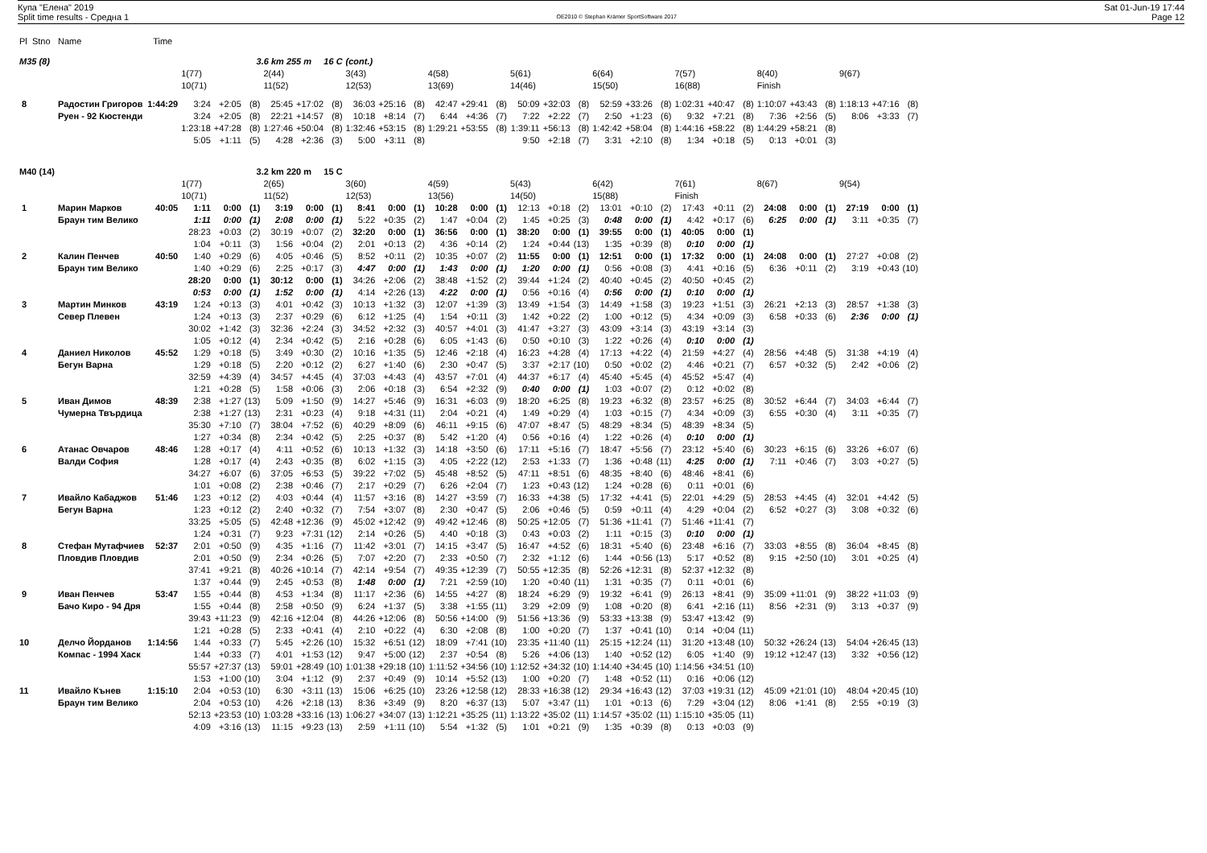Купа "Елена" 2019
Split time results - Средна 1
OE2010 © Stephan Krämer SportSoftware 2017
Sat 01-Jun-19 17:44
Page 12
| Pl Stno | Name | Time | | | | | | | | | | | | | | | | | | | | | | | | | | | |
| --- | --- | --- | --- | --- | --- | --- | --- | --- | --- | --- | --- | --- | --- | --- | --- | --- | --- | --- | --- | --- | --- | --- | --- | --- | --- | --- | --- | --- | --- |
| M35 (8) | | | 3.6 km 255 m 16 C | | | | | | (cont.) | | | | | | | | | | | | | | | | | | | | |
| | | | 1(77) | | | 2(44) | | | 3(43) | | | 4(58) | | | 5(61) | | | 6(64) | | | 7(57) | | | 8(40) | | | 9(67) | | |
| | | | 10(71) | | | 11(52) | | | 12(53) | | | 13(69) | | | 14(46) | | | 15(50) | | | 16(88) | | | Finish | | | | | |
| 8 | Радостин Григоров | 1:44:29 | 3:24 | +2:05 | (8) | 25:45 | +17:02 | (8) | 36:03 | +25:16 | (8) | 42:47 | +29:41 | (8) | 50:09 | +32:03 | (8) | 52:59 | +33:26 | (8) | 1:02:31 | +40:47 | (8) | 1:10:07 | +43:43 | (8) | 1:18:13 | +47:16 | (8) |
| | Руен - 92 Кюстенди | | 3:24 | +2:05 | (8) | 22:21 | +14:57 | (8) | 10:18 | +8:14 | (7) | 6:44 | +4:36 | (7) | 7:22 | +2:22 | (7) | 2:50 | +1:23 | (6) | 9:32 | +7:21 | (8) | 7:36 | +2:56 | (5) | 8:06 | +3:33 | (7) |
| | | | 1:23:18 | +47:28 | (8) | 1:27:46 | +50:04 | (8) | 1:32:46 | +53:15 | (8) | 1:29:21 | +53:55 | (8) | 1:39:11 | +56:13 | (8) | 1:42:42 | +58:04 | (8) | 1:44:16 | +58:22 | (8) | 1:44:29 | +58:21 | (8) | | | |
| | | | 5:05 | +1:11 | (5) | 4:28 | +2:36 | (3) | 5:00 | +3:11 | (8) | | | | 9:50 | +2:18 | (7) | 3:31 | +2:10 | (8) | 1:34 | +0:18 | (5) | 0:13 | +0:01 | (3) | | | |
| M40 (14) | | | 3.2 km 220 m 15 C | | | | | | | | | | | | | | | | | | | | | | | | | | |
| | | | 1(77) | | | 2(65) | | | 3(60) | | | 4(59) | | | 5(43) | | | 6(42) | | | 7(61) | | | 8(67) | | | 9(54) | | |
| | | | 10(71) | | | 11(52) | | | 12(53) | | | 13(56) | | | 14(50) | | | 15(88) | | | Finish | | | | | | | | |
| 1 | Марин Марков | 40:05 | 1:11 | 0:00 | (1) | 3:19 | 0:00 | (1) | 8:41 | 0:00 | (1) | 10:28 | 0:00 | (1) | 12:13 | +0:18 | (2) | 13:01 | +0:10 | (2) | 17:43 | +0:11 | (2) | 24:08 | 0:00 | (1) | 27:19 | 0:00 | (1) |
| | Браун тим Велико | | 1:11 | 0:00 | (1) | 2:08 | 0:00 | (1) | 5:22 | +0:35 | (2) | 1:47 | +0:04 | (2) | 1:45 | +0:25 | (3) | 0:48 | 0:00 | (1) | 4:42 | +0:17 | (6) | 6:25 | 0:00 | (1) | 3:11 | +0:35 | (7) |
| | | | 28:23 | +0:03 | (2) | 30:19 | +0:07 | (2) | 32:20 | 0:00 | (1) | 36:56 | 0:00 | (1) | 38:20 | 0:00 | (1) | 39:55 | 0:00 | (1) | 40:05 | 0:00 | (1) | | | | | | |
| | | | 1:04 | +0:11 | (3) | 1:56 | +0:04 | (2) | 2:01 | +0:13 | (2) | 4:36 | +0:14 | (2) | 1:24 | +0:44 | (13) | 1:35 | +0:39 | (8) | 0:10 | 0:00 | (1) | | | | | | |
| 2 | Калин Пенчев | 40:50 | 1:40 | +0:29 | (6) | 4:05 | +0:46 | (5) | 8:52 | +0:11 | (2) | 10:35 | +0:07 | (2) | 11:55 | 0:00 | (1) | 12:51 | 0:00 | (1) | 17:32 | 0:00 | (1) | 24:08 | 0:00 | (1) | 27:27 | +0:08 | (2) |
| | Браун тим Велико | | 1:40 | +0:29 | (6) | 2:25 | +0:17 | (3) | 4:47 | 0:00 | (1) | 1:43 | 0:00 | (1) | 1:20 | 0:00 | (1) | 0:56 | +0:08 | (3) | 4:41 | +0:16 | (5) | 6:36 | +0:11 | (2) | 3:19 | +0:43 | (10) |
| | | | 28:20 | 0:00 | (1) | 30:12 | 0:00 | (1) | 34:26 | +2:06 | (2) | 38:48 | +1:52 | (2) | 39:44 | +1:24 | (2) | 40:40 | +0:45 | (2) | 40:50 | +0:45 | (2) | | | | | | |
| | | | 0:53 | 0:00 | (1) | 1:52 | 0:00 | (1) | 4:14 | +2:26 | (13) | 4:22 | 0:00 | (1) | 0:56 | +0:16 | (4) | 0:56 | 0:00 | (1) | 0:10 | 0:00 | (1) | | | | | | |
| 3 | Мартин Минков | 43:19 | 1:24 | +0:13 | (3) | 4:01 | +0:42 | (3) | 10:13 | +1:32 | (3) | 12:07 | +1:39 | (3) | 13:49 | +1:54 | (3) | 14:49 | +1:58 | (3) | 19:23 | +1:51 | (3) | 26:21 | +2:13 | (3) | 28:57 | +1:38 | (3) |
| | Север Плевен | | 1:24 | +0:13 | (3) | 2:37 | +0:29 | (6) | 6:12 | +1:25 | (4) | 1:54 | +0:11 | (3) | 1:42 | +0:22 | (2) | 1:00 | +0:12 | (5) | 4:34 | +0:09 | (3) | 6:58 | +0:33 | (6) | 2:36 | 0:00 | (1) |
| | | | 30:02 | +1:42 | (3) | 32:36 | +2:24 | (3) | 34:52 | +2:32 | (3) | 40:57 | +4:01 | (3) | 41:47 | +3:27 | (3) | 43:09 | +3:14 | (3) | 43:19 | +3:14 | (3) | | | | | | |
| | | | 1:05 | +0:12 | (4) | 2:34 | +0:42 | (5) | 2:16 | +0:28 | (6) | 6:05 | +1:43 | (6) | 0:50 | +0:10 | (3) | 1:22 | +0:26 | (4) | 0:10 | 0:00 | (1) | | | | | | |
| 4 | Даниел Николов | 45:52 | 1:29 | +0:18 | (5) | 3:49 | +0:30 | (2) | 10:16 | +1:35 | (5) | 12:46 | +2:18 | (4) | 16:23 | +4:28 | (4) | 17:13 | +4:22 | (4) | 21:59 | +4:27 | (4) | 28:56 | +4:48 | (5) | 31:38 | +4:19 | (4) |
| | Бегун Варна | | 1:29 | +0:18 | (5) | 2:20 | +0:12 | (2) | 6:27 | +1:40 | (6) | 2:30 | +0:47 | (5) | 3:37 | +2:17 | (10) | 0:50 | +0:02 | (2) | 4:46 | +0:21 | (7) | 6:57 | +0:32 | (5) | 2:42 | +0:06 | (2) |
| | | | 32:59 | +4:39 | (4) | 34:57 | +4:45 | (4) | 37:03 | +4:43 | (4) | 43:57 | +7:01 | (4) | 44:37 | +6:17 | (4) | 45:40 | +5:45 | (4) | 45:52 | +5:47 | (4) | | | | | | |
| | | | 1:21 | +0:28 | (5) | 1:58 | +0:06 | (3) | 2:06 | +0:18 | (3) | 6:54 | +2:32 | (9) | 0:40 | 0:00 | (1) | 1:03 | +0:07 | (2) | 0:12 | +0:02 | (8) | | | | | | |
| 5 | Иван Димов | 48:39 | 2:38 | +1:27 | (13) | 5:09 | +1:50 | (9) | 14:27 | +5:46 | (9) | 16:31 | +6:03 | (9) | 18:20 | +6:25 | (8) | 19:23 | +6:32 | (8) | 23:57 | +6:25 | (8) | 30:52 | +6:44 | (7) | 34:03 | +6:44 | (7) |
| | Чумерна Твърдица | | 2:38 | +1:27 | (13) | 2:31 | +0:23 | (4) | 9:18 | +4:31 | (11) | 2:04 | +0:21 | (4) | 1:49 | +0:29 | (4) | 1:03 | +0:15 | (7) | 4:34 | +0:09 | (3) | 6:55 | +0:30 | (4) | 3:11 | +0:35 | (7) |
| | | | 35:30 | +7:10 | (7) | 38:04 | +7:52 | (6) | 40:29 | +8:09 | (6) | 46:11 | +9:15 | (6) | 47:07 | +8:47 | (5) | 48:29 | +8:34 | (5) | 48:39 | +8:34 | (5) | | | | | | |
| | | | 1:27 | +0:34 | (8) | 2:34 | +0:42 | (5) | 2:25 | +0:37 | (8) | 5:42 | +1:20 | (4) | 0:56 | +0:16 | (4) | 1:22 | +0:26 | (4) | 0:10 | 0:00 | (1) | | | | | | |
| 6 | Атанас Овчаров | 48:46 | 1:28 | +0:17 | (4) | 4:11 | +0:52 | (6) | 10:13 | +1:32 | (3) | 14:18 | +3:50 | (6) | 17:11 | +5:16 | (7) | 18:47 | +5:56 | (7) | 23:12 | +5:40 | (6) | 30:23 | +6:15 | (6) | 33:26 | +6:07 | (6) |
| | Валди София | | 1:28 | +0:17 | (4) | 2:43 | +0:35 | (8) | 6:02 | +1:15 | (3) | 4:05 | +2:22 | (12) | 2:53 | +1:33 | (7) | 1:36 | +0:48 | (11) | 4:25 | 0:00 | (1) | 7:11 | +0:46 | (7) | 3:03 | +0:27 | (5) |
| | | | 34:27 | +6:07 | (6) | 37:05 | +6:53 | (5) | 39:22 | +7:02 | (5) | 45:48 | +8:52 | (5) | 47:11 | +8:51 | (6) | 48:35 | +8:40 | (6) | 48:46 | +8:41 | (6) | | | | | | |
| | | | 1:01 | +0:08 | (2) | 2:38 | +0:46 | (7) | 2:17 | +0:29 | (7) | 6:26 | +2:04 | (7) | 1:23 | +0:43 | (12) | 1:24 | +0:28 | (6) | 0:11 | +0:01 | (6) | | | | | | |
| 7 | Ивайло Кабаджов | 51:46 | 1:23 | +0:12 | (2) | 4:03 | +0:44 | (4) | 11:57 | +3:16 | (8) | 14:27 | +3:59 | (7) | 16:33 | +4:38 | (5) | 17:32 | +4:41 | (5) | 22:01 | +4:29 | (5) | 28:53 | +4:45 | (4) | 32:01 | +4:42 | (5) |
| | Бегун Варна | | 1:23 | +0:12 | (2) | 2:40 | +0:32 | (7) | 7:54 | +3:07 | (8) | 2:30 | +0:47 | (5) | 2:06 | +0:46 | (5) | 0:59 | +0:11 | (4) | 4:29 | +0:04 | (2) | 6:52 | +0:27 | (3) | 3:08 | +0:32 | (6) |
| | | | 33:25 | +5:05 | (5) | 42:48 | +12:36 | (9) | 45:02 | +12:42 | (9) | 49:42 | +12:46 | (8) | 50:25 | +12:05 | (7) | 51:36 | +11:41 | (7) | 51:46 | +11:41 | (7) | | | | | | |
| | | | 1:24 | +0:31 | (7) | 9:23 | +7:31 | (12) | 2:14 | +0:26 | (5) | 4:40 | +0:18 | (3) | 0:43 | +0:03 | (2) | 1:11 | +0:15 | (3) | 0:10 | 0:00 | (1) | | | | | | |
| 8 | Стефан Мутафчиев | 52:37 | 2:01 | +0:50 | (9) | 4:35 | +1:16 | (7) | 11:42 | +3:01 | (7) | 14:15 | +3:47 | (5) | 16:47 | +4:52 | (6) | 18:31 | +5:40 | (6) | 23:48 | +6:16 | (7) | 33:03 | +8:55 | (8) | 36:04 | +8:45 | (8) |
| | Пловдив Пловдив | | 2:01 | +0:50 | (9) | 2:34 | +0:26 | (5) | 7:07 | +2:20 | (7) | 2:33 | +0:50 | (7) | 2:32 | +1:12 | (6) | 1:44 | +0:56 | (13) | 5:17 | +0:52 | (8) | 9:15 | +2:50 | (10) | 3:01 | +0:25 | (4) |
| | | | 37:41 | +9:21 | (8) | 40:26 | +10:14 | (7) | 42:14 | +9:54 | (7) | 49:35 | +12:39 | (7) | 50:55 | +12:35 | (8) | 52:26 | +12:31 | (8) | 52:37 | +12:32 | (8) | | | | | | |
| | | | 1:37 | +0:44 | (9) | 2:45 | +0:53 | (8) | 1:48 | 0:00 | (1) | 7:21 | +2:59 | (10) | 1:20 | +0:40 | (11) | 1:31 | +0:35 | (7) | 0:11 | +0:01 | (6) | | | | | | |
| 9 | Иван Пенчев | 53:47 | 1:55 | +0:44 | (8) | 4:53 | +1:34 | (8) | 11:17 | +2:36 | (6) | 14:55 | +4:27 | (8) | 18:24 | +6:29 | (9) | 19:32 | +6:41 | (9) | 26:13 | +8:41 | (9) | 35:09 | +11:01 | (9) | 38:22 | +11:03 | (9) |
| | Бачо Киро - 94 Дря | | 1:55 | +0:44 | (8) | 2:58 | +0:50 | (9) | 6:24 | +1:37 | (5) | 3:38 | +1:55 | (11) | 3:29 | +2:09 | (9) | 1:08 | +0:20 | (8) | 6:41 | +2:16 | (11) | 8:56 | +2:31 | (9) | 3:13 | +0:37 | (9) |
| | | | 39:43 | +11:23 | (9) | 42:16 | +12:04 | (8) | 44:26 | +12:06 | (8) | 50:56 | +14:00 | (9) | 51:56 | +13:36 | (9) | 53:33 | +13:38 | (9) | 53:47 | +13:42 | (9) | | | | | | |
| | | | 1:21 | +0:28 | (5) | 2:33 | +0:41 | (4) | 2:10 | +0:22 | (4) | 6:30 | +2:08 | (8) | 1:00 | +0:20 | (7) | 1:37 | +0:41 | (10) | 0:14 | +0:04 | (11) | | | | | | |
| 10 | Делчо Йорданов | 1:14:56 | 1:44 | +0:33 | (7) | 5:45 | +2:26 | (10) | 15:32 | +6:51 | (12) | 18:09 | +7:41 | (10) | 23:35 | +11:40 | (11) | 25:15 | +12:24 | (11) | 31:20 | +13:48 | (10) | 50:32 | +26:24 | (13) | 54:04 | +26:45 | (13) |
| | Компас - 1994 Хаск | | 1:44 | +0:33 | (7) | 4:01 | +1:53 | (12) | 9:47 | +5:00 | (12) | 2:37 | +0:54 | (8) | 5:26 | +4:06 | (13) | 1:40 | +0:52 | (12) | 6:05 | +1:40 | (9) | 19:12 | +12:47 | (13) | 3:32 | +0:56 | (12) |
| | | | 55:57 | +27:37 | (13) | 59:01 | +28:49 | (10) | 1:01:38 | +29:18 | (10) | 1:11:52 | +34:56 | (10) | 1:12:52 | +34:32 | (10) | 1:14:40 | +34:45 | (10) | 1:14:56 | +34:51 | (10) | | | | | | |
| | | | 1:53 | +1:00 | (10) | 3:04 | +1:12 | (9) | 2:37 | +0:49 | (9) | 10:14 | +5:52 | (13) | 1:00 | +0:20 | (7) | 1:48 | +0:52 | (11) | 0:16 | +0:06 | (12) | | | | | | |
| 11 | Ивайло Кънев | 1:15:10 | 2:04 | +0:53 | (10) | 6:30 | +3:11 | (13) | 15:06 | +6:25 | (10) | 23:26 | +12:58 | (12) | 28:33 | +16:38 | (12) | 29:34 | +16:43 | (12) | 37:03 | +19:31 | (12) | 45:09 | +21:01 | (10) | 48:04 | +20:45 | (10) |
| | Браун тим Велико | | 2:04 | +0:53 | (10) | 4:26 | +2:18 | (13) | 8:36 | +3:49 | (9) | 8:20 | +6:37 | (13) | 5:07 | +3:47 | (11) | 1:01 | +0:13 | (6) | 7:29 | +3:04 | (12) | 8:06 | +1:41 | (8) | 2:55 | +0:19 | (3) |
| | | | 52:13 | +23:53 | (10) | 1:03:28 | +33:16 | (13) | 1:06:27 | +34:07 | (13) | 1:12:21 | +35:25 | (11) | 1:13:22 | +35:02 | (11) | 1:14:57 | +35:02 | (11) | 1:15:10 | +35:05 | (11) | | | | | | |
| | | | 4:09 | +3:16 | (13) | 11:15 | +9:23 | (13) | 2:59 | +1:11 | (10) | 5:54 | +1:32 | (5) | 1:01 | +0:21 | (9) | 1:35 | +0:39 | (8) | 0:13 | +0:03 | (9) | | | | | | |